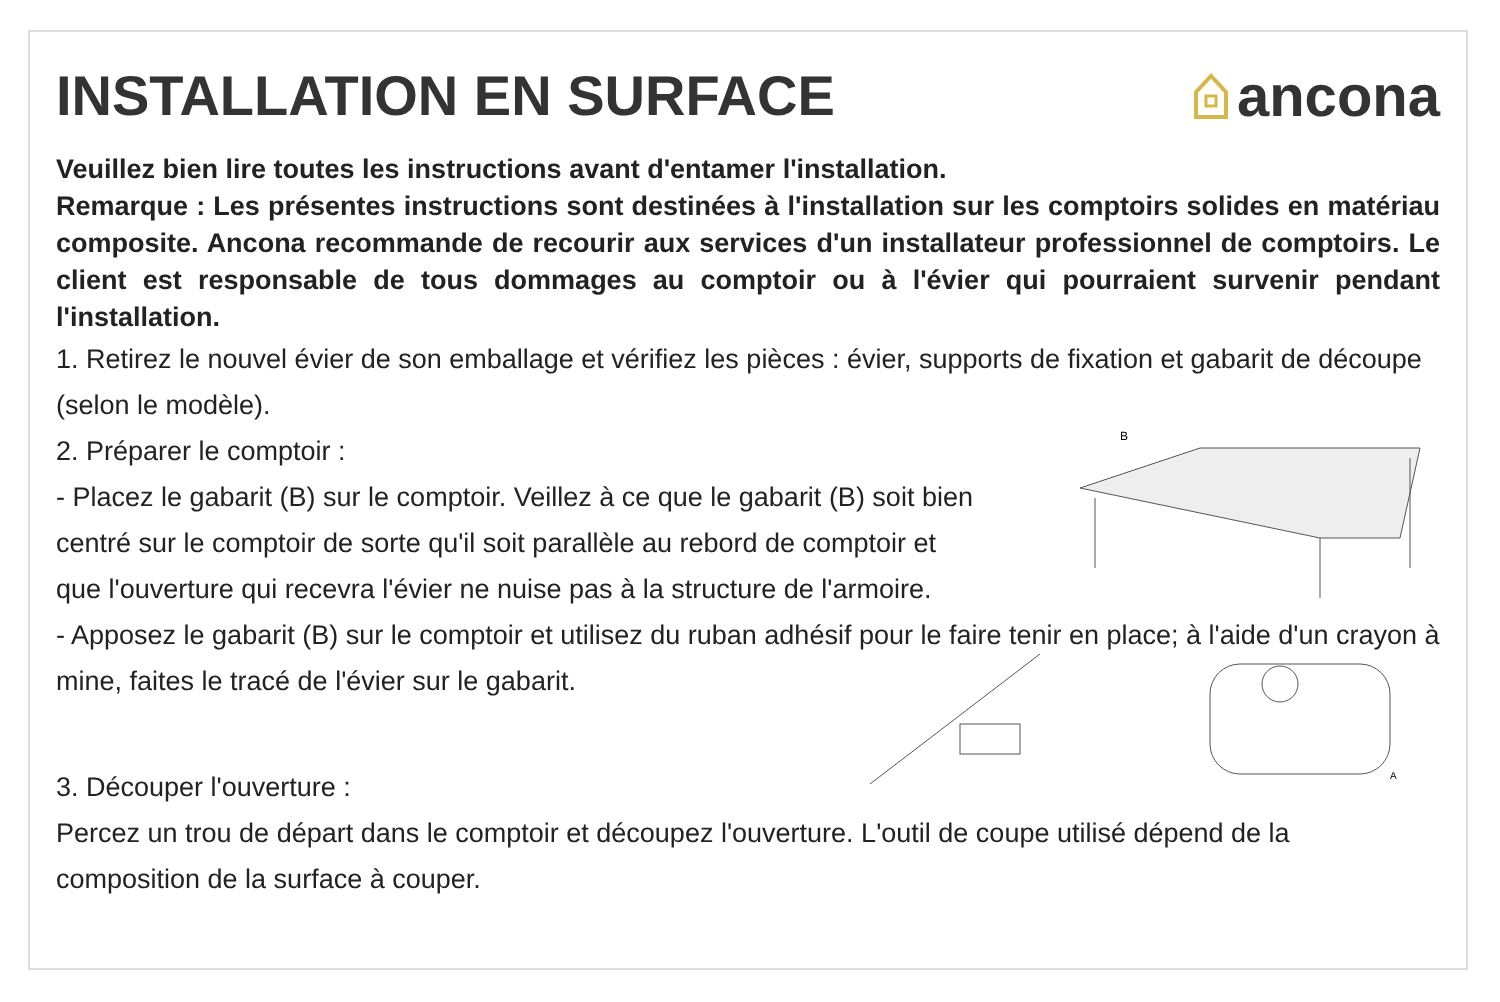INSTALLATION EN SURFACE ancona
Veuillez bien lire toutes les instructions avant d'entamer l'installation.
Remarque : Les présentes instructions sont destinées à l'installation sur les comptoirs solides en matériau composite. Ancona recommande de recourir aux services d'un installateur professionnel de comptoirs. Le client est responsable de tous dommages au comptoir ou à l'évier qui pourraient survenir pendant l'installation.
1. Retirez le nouvel évier de son emballage et vérifiez les pièces : évier, supports de fixation et gabarit de découpe (selon le modèle).
2. Préparer le comptoir :
- Placez le gabarit (B) sur le comptoir. Veillez à ce que le gabarit (B) soit bien centré sur le comptoir de sorte qu'il soit parallèle au rebord de comptoir et que l'ouverture qui recevra l'évier ne nuise pas à la structure de l'armoire.
B
- Apposez le gabarit (B) sur le comptoir et utilisez du ruban adhésif pour le faire tenir en place; à l'aide d'un crayon à mine, faites le tracé de l'évier sur le gabarit.
A
3. Découper l'ouverture :
Percez un trou de départ dans le comptoir et découpez l'ouverture. L'outil de coupe utilisé dépend de la composition de la surface à couper.